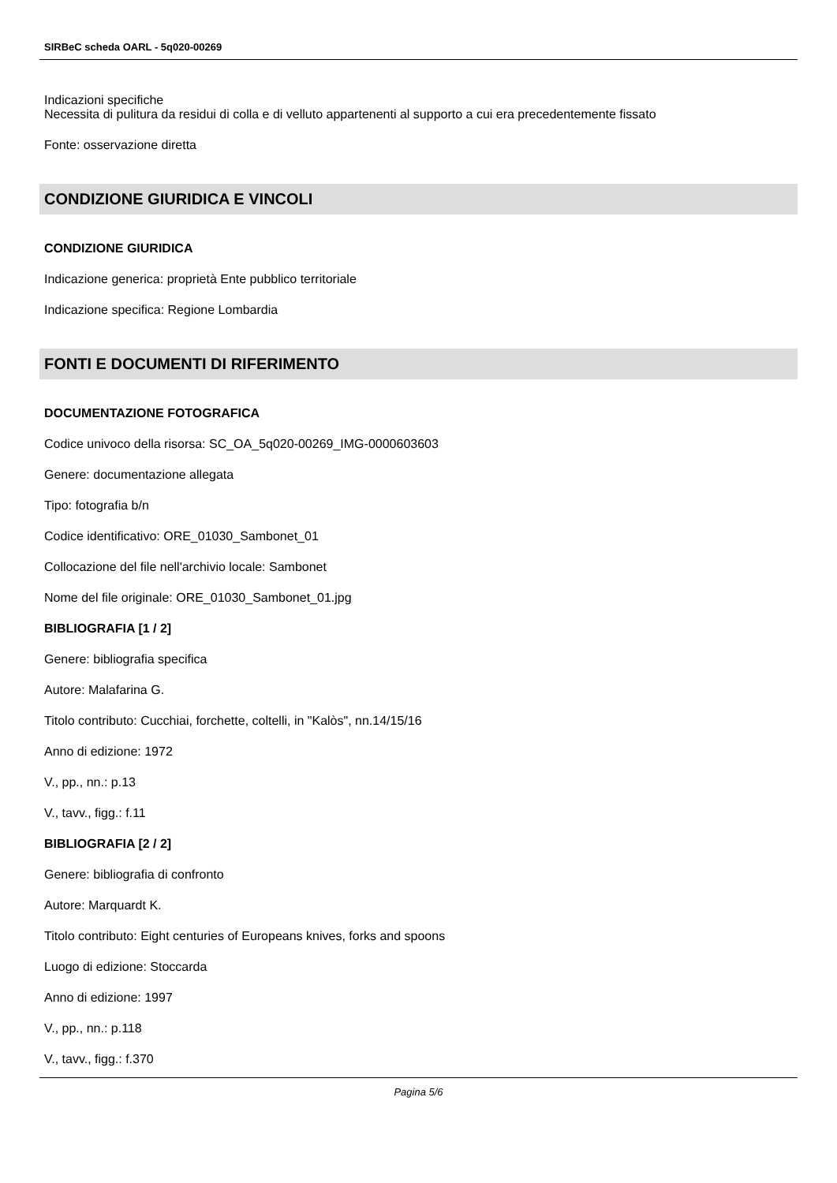SIRBeC scheda OARL - 5q020-00269
Indicazioni specifiche
Necessita di pulitura da residui di colla e di velluto appartenenti al supporto a cui era precedentemente fissato
Fonte: osservazione diretta
CONDIZIONE GIURIDICA E VINCOLI
CONDIZIONE GIURIDICA
Indicazione generica: proprietà Ente pubblico territoriale
Indicazione specifica: Regione Lombardia
FONTI E DOCUMENTI DI RIFERIMENTO
DOCUMENTAZIONE FOTOGRAFICA
Codice univoco della risorsa: SC_OA_5q020-00269_IMG-0000603603
Genere: documentazione allegata
Tipo: fotografia b/n
Codice identificativo: ORE_01030_Sambonet_01
Collocazione del file nell'archivio locale: Sambonet
Nome del file originale: ORE_01030_Sambonet_01.jpg
BIBLIOGRAFIA [1 / 2]
Genere: bibliografia specifica
Autore: Malafarina G.
Titolo contributo: Cucchiai, forchette, coltelli, in "Kalòs", nn.14/15/16
Anno di edizione: 1972
V., pp., nn.: p.13
V., tavv., figg.: f.11
BIBLIOGRAFIA [2 / 2]
Genere: bibliografia di confronto
Autore: Marquardt K.
Titolo contributo: Eight centuries of Europeans knives, forks and spoons
Luogo di edizione: Stoccarda
Anno di edizione: 1997
V., pp., nn.: p.118
V., tavv., figg.: f.370
Pagina 5/6